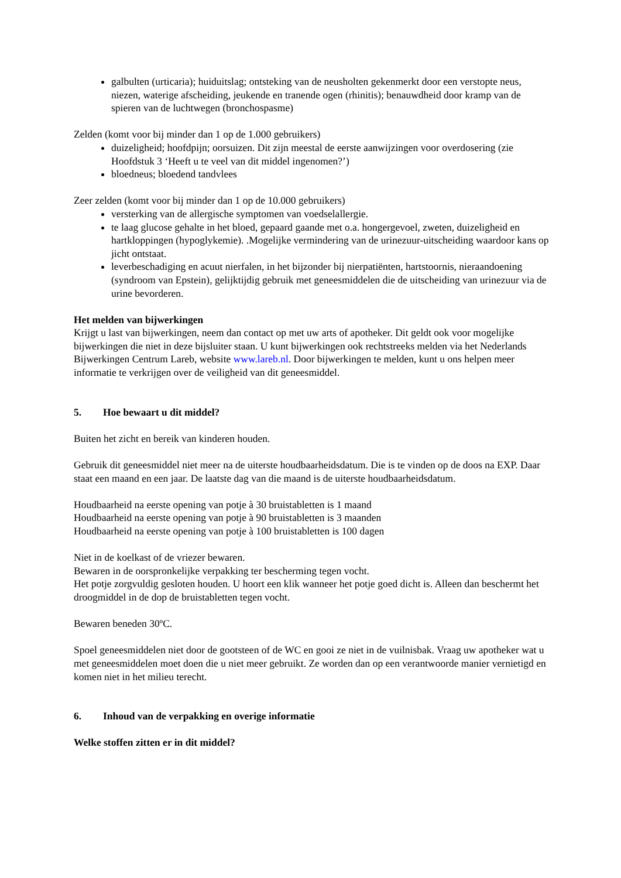galbulten (urticaria); huiduitslag; ontsteking van de neusholten gekenmerkt door een verstopte neus, niezen, waterige afscheiding, jeukende en tranende ogen (rhinitis); benauwdheid door kramp van de spieren van de luchtwegen (bronchospasme)
Zelden (komt voor bij minder dan 1 op de 1.000 gebruikers)
duizeligheid; hoofdpijn; oorsuizen. Dit zijn meestal de eerste aanwijzingen voor overdosering (zie Hoofdstuk 3 ‘Heeft u te veel van dit middel ingenomen?’)
bloedneus; bloedend tandvlees
Zeer zelden (komt voor bij minder dan 1 op de 10.000 gebruikers)
versterking van de allergische symptomen van voedselallergie.
te laag glucose gehalte in het bloed, gepaard gaande met o.a. hongergevoel, zweten, duizeligheid en hartkloppingen (hypoglykemie). .Mogelijke vermindering van de urinezuur-uitscheiding waardoor kans op jicht ontstaat.
leverbeschadiging en acuut nierfalen, in het bijzonder bij nierpatiënten, hartstoornis, nieraandoening (syndroom van Epstein), gelijktijdig gebruik met geneesmiddelen die de uitscheiding van urinezuur via de urine bevorderen.
Het melden van bijwerkingen
Krijgt u last van bijwerkingen, neem dan contact op met uw arts of apotheker. Dit geldt ook voor mogelijke bijwerkingen die niet in deze bijsluiter staan. U kunt bijwerkingen ook rechtstreeks melden via het Nederlands Bijwerkingen Centrum Lareb, website www.lareb.nl. Door bijwerkingen te melden, kunt u ons helpen meer informatie te verkrijgen over de veiligheid van dit geneesmiddel.
5. Hoe bewaart u dit middel?
Buiten het zicht en bereik van kinderen houden.
Gebruik dit geneesmiddel niet meer na de uiterste houdbaarheidsdatum. Die is te vinden op de doos na EXP. Daar staat een maand en een jaar. De laatste dag van die maand is de uiterste houdbaarheidsdatum.
Houdbaarheid na eerste opening van potje à 30 bruistabletten is 1 maand
Houdbaarheid na eerste opening van potje à 90 bruistabletten is 3 maanden
Houdbaarheid na eerste opening van potje à 100 bruistabletten is 100 dagen
Niet in de koelkast of de vriezer bewaren.
Bewaren in de oorspronkelijke verpakking ter bescherming tegen vocht.
Het potje zorgvuldig gesloten houden. U hoort een klik wanneer het potje goed dicht is. Alleen dan beschermt het droogmiddel in de dop de bruistabletten tegen vocht.
Bewaren beneden 30ºC.
Spoel geneesmiddelen niet door de gootsteen of de WC en gooi ze niet in de vuilnisbak. Vraag uw apotheker wat u met geneesmiddelen moet doen die u niet meer gebruikt. Ze worden dan op een verantwoorde manier vernietigd en komen niet in het milieu terecht.
6. Inhoud van de verpakking en overige informatie
Welke stoffen zitten er in dit middel?